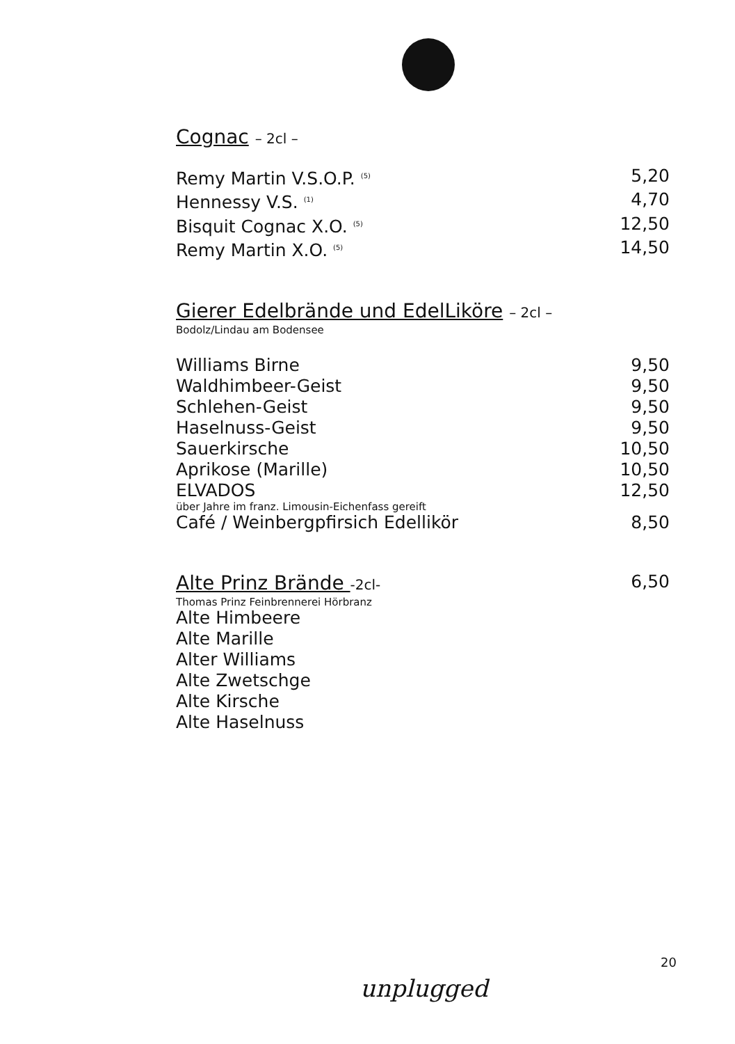Cognac – 2cl –
Remy Martin V.S.O.P. <sup>(5)</sup> 5,20
Hennessy V.S. <sup>(1)</sup> 4,70
Bisquit Cognac X.O. <sup>(5)</sup> 12,50
Remy Martin X.O. <sup>(5)</sup> 14,50
Gierer Edelbrände und EdelLiköre – 2cl –
Bodolz/Lindau am Bodensee
Williams Birne 9,50
Waldhimbeer-Geist 9,50
Schlehen-Geist 9,50
Haselnuss-Geist 9,50
Sauerkirsche 10,50
Aprikose (Marille) 10,50
ELVADOS 12,50
über Jahre im franz. Limousin-Eichenfass gereift
Café / Weinbergpfirsich Edellikör 8,50
Alte Prinz Brände -2cl-
6,50
Thomas Prinz Feinbrennerei Hörbranz
Alte Himbeere
Alte Marille
Alter Williams
Alte Zwetschge
Alte Kirsche
Alte Haselnuss
20
unplugged